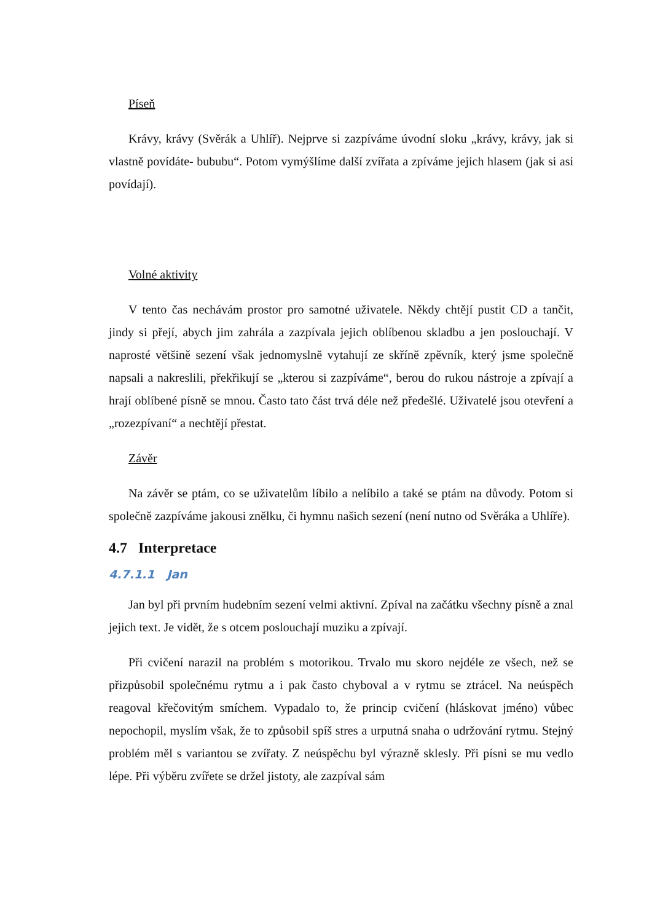Píseň
Krávy, krávy (Svěrák a Uhlíř). Nejprve si zazpíváme úvodní sloku „krávy, krávy, jak si vlastně povídáte- bububu“. Potom vymýšlíme další zvířata a zpíváme jejich hlasem (jak si asi povídají).
Volné aktivity
V tento čas nechávám prostor pro samotné uživatele. Někdy chtějí pustit CD a tančit, jindy si přejí, abych jim zahrála a zazpívala jejich oblíbenou skladbu a jen poslouchají. V naprosté většině sezení však jednomyslně vytahují ze skříně zpěvník, který jsme společně napsali a nakreslili, překřikují se „kterou si zazpíváme“, berou do rukou nástroje a zpívají a hrají oblíbené písně se mnou. Často tato část trvá déle než předešlé. Uživatelé jsou otevření a „rozezpívaní“ a nechtějí přestat.
Závěr
Na závěr se ptám, co se uživatelům líbilo a nelíbilo a také se ptám na důvody. Potom si společně zazpíváme jakousi znělku, či hymnu našich sezení (není nutno od Svěráka a Uhlíře).
4.7 Interpretace
4.7.1.1 Jan
Jan byl při prvním hudebním sezení velmi aktivní. Zpíval na začátku všechny písně a znal jejich text. Je vidět, že s otcem poslouchají muziku a zpívají.
Při cvičení narazil na problém s motorikou. Trvalo mu skoro nejdéle ze všech, než se přizpůsobil společnému rytmu a i pak často chyboval a v rytmu se ztrácel. Na neúspěch reagoval křečovitým smíchem. Vypadalo to, že princip cvičení (hláskovat jméno) vůbec nepochopil, myslím však, že to způsobil spíš stres a urputná snaha o udržování rytmu. Stejný problém měl s variantou se zvířaty. Z neúspěchu byl výrazně sklesly. Při písni se mu vedlo lépe. Při výběru zvířete se držel jistoty, ale zazpíval sám